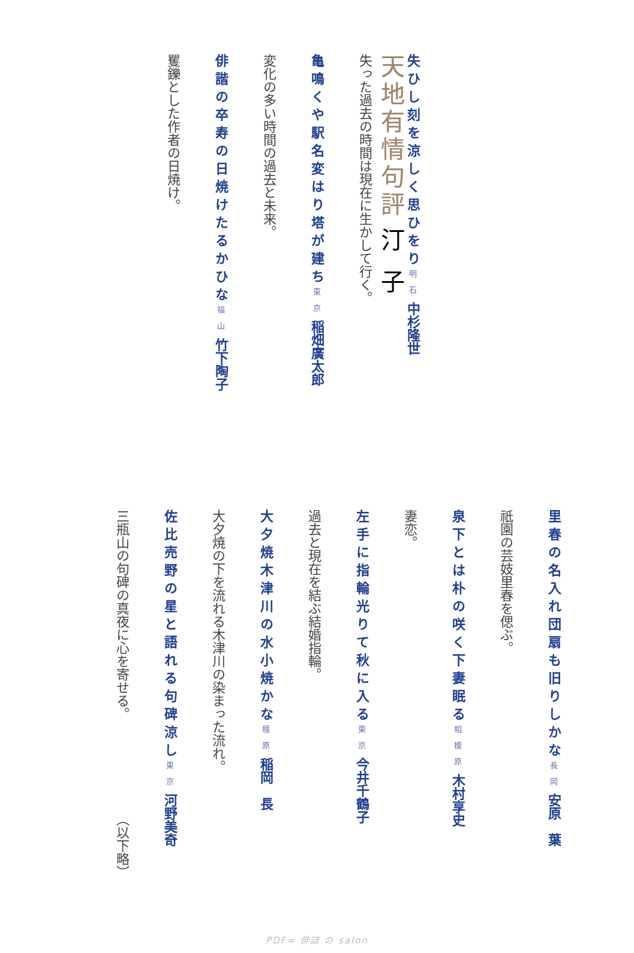天地有情句評 汀子
失ひし刻を涼しく思ひをり 明石 中杉隆世
失った過去の時間は現在に生かして行く。
亀鳴くや駅名変はり塔が建ち 東京 稲畑廣太郎
変化の多い時間の過去と未来。
俳諧の卒寿の日焼けたるかひな 福山 竹下陶子
矍鑠とした作者の日焼け。
里春の名入れ団扇も旧りしかな 長岡 安原　葉
祇園の芸妓里春を偲ぶ。
泉下とは朴の咲く下妻眠る 相模原 木村享史
妻恋。
左手に指輪光りて秋に入る 東京 今井千鶴子
過去と現在を結ぶ結婚指輪。
大夕焼木津川の水小焼かな 橿原 稲岡　長
大夕焼の下を流れる木津川の染まった流れ。
佐比売野の星と語れる句碑涼し 東京 河野美奇
三瓶山の句碑の真夜に心を寄せる。　　　　　　　　（以下略）
PDF= 俳誌 の salon